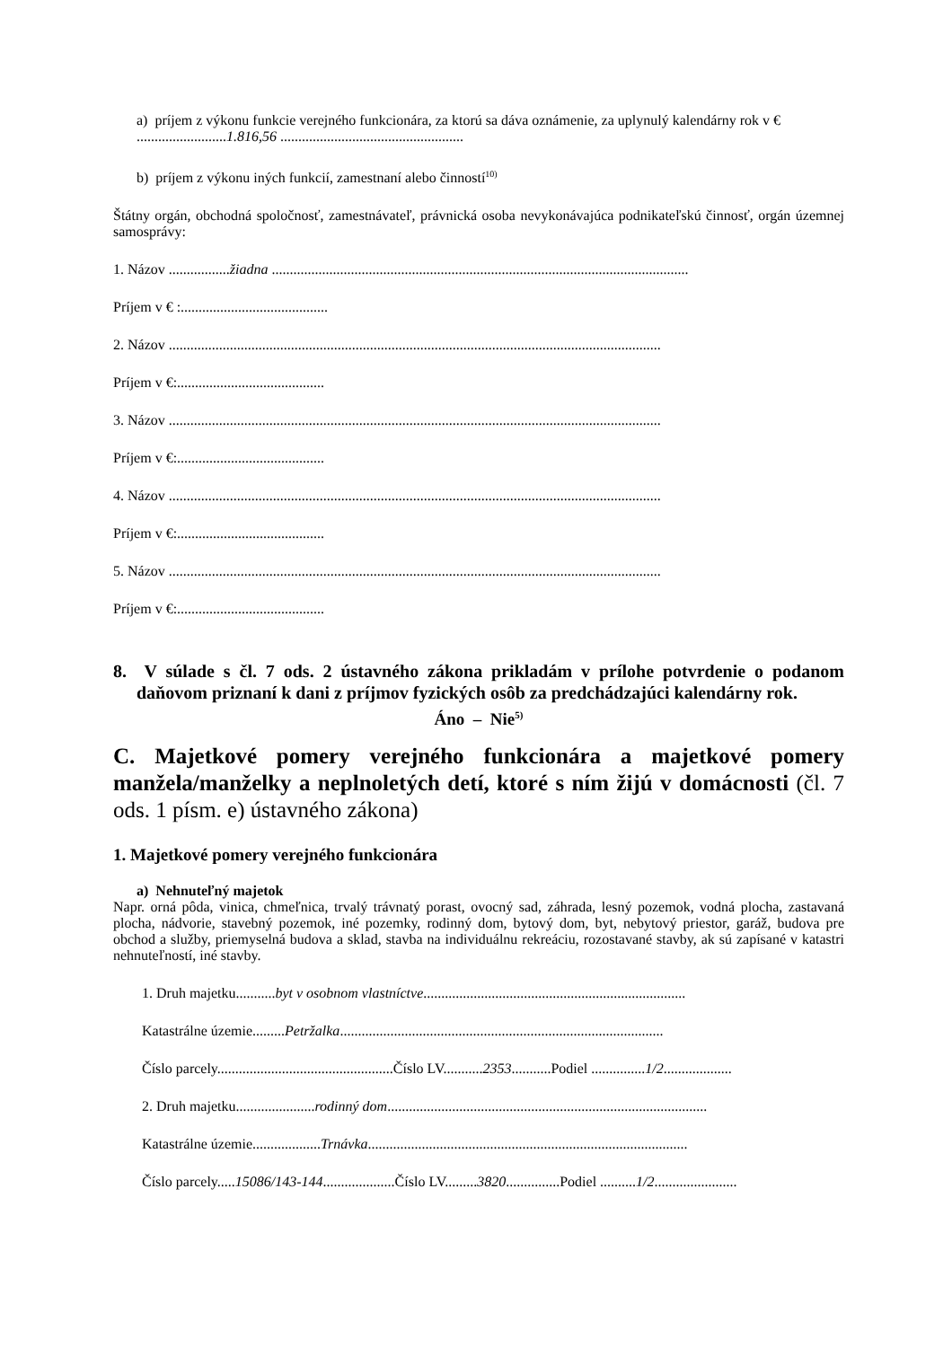a) príjem z výkonu funkcie verejného funkcionára, za ktorú sa dáva oznámenie, za uplynulý kalendárny rok v €
.........................1.816,56 ...................................................
b) príjem z výkonu iných funkcií, zamestnaní alebo činností<sup>10)</sup>
Štátny orgán, obchodná spoločnosť, zamestnávateľ, právnická osoba nevykonávajúca podnikateľskú činnosť, orgán územnej samosprávy:
1. Názov .................žiadna ....................................................................................................................
Príjem v € :.........................................
2. Názov .........................................................................................................................................
Príjem v €:.........................................
3. Názov .........................................................................................................................................
Príjem v €:.........................................
4. Názov .........................................................................................................................................
Príjem v €:.........................................
5. Názov .........................................................................................................................................
Príjem v €:.........................................
8. V súlade s čl. 7 ods. 2 ústavného zákona prikladám v prílohe potvrdenie o podanom daňovom priznaní k dani z príjmov fyzických osôb za predchádzajúci kalendárny rok.
Áno – Nie<sup>5)</sup>
C. Majetkové pomery verejného funkcionára a majetkové pomery manžela/manželky a neplnoletých detí, ktoré s ním žijú v domácnosti (čl. 7 ods. 1 písm. e) ústavného zákona)
1. Majetkové pomery verejného funkcionára
a) Nehnuteľný majetok
Napr. orná pôda, vinica, chmeľnica, trvalý trávnatý porast, ovocný sad, záhrada, lesný pozemok, vodná plocha, zastavaná plocha, nádvorie, stavebný pozemok, iné pozemky, rodinný dom, bytový dom, byt, nebytový priestor, garáž, budova pre obchod a služby, priemyselná budova a sklad, stavba na individuálnu rekreáciu, rozostavané stavby, ak sú zapísané v katastri nehnuteľností, iné stavby.
1. Druh majetku...........byt v osobnom vlastníctve.........................................................................
Katastrálne územie.........Petržalka..........................................................................................
Číslo parcely.................................................Číslo LV...........2353...........Podiel ...............1/2...................
2. Druh majetku......................rodinný dom.........................................................................................
Katastrálne územie...................Trnávka.........................................................................................
Číslo parcely.....15086/143-144....................Číslo LV.........3820...............Podiel ..........1/2.......................